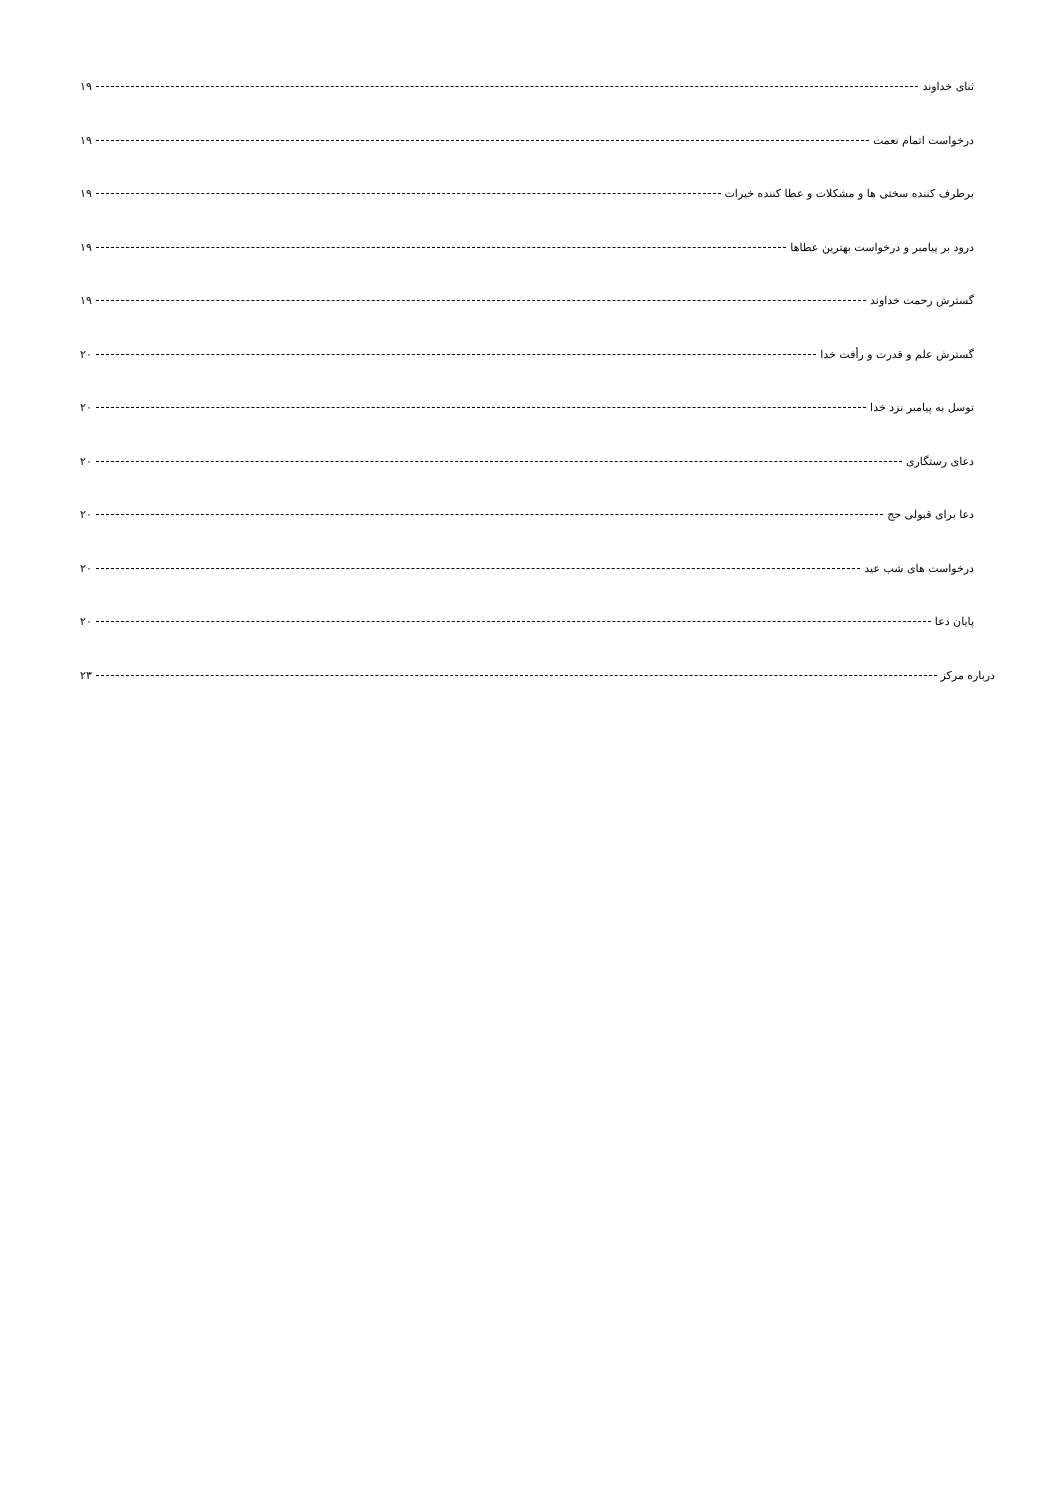ثنای خداوند ۱۹
درخواست اتمام نعمت ۱۹
برطرف کننده سختی ها و مشکلات و عطا کننده خیرات ۱۹
درود بر پیامبر و درخواست بهترین عطاها ۱۹
گسترش رحمت خداوند ۱۹
گسترش علم و قدرت و رأفت خدا ۲۰
توسل به پیامبر نزد خدا ۲۰
دعای رستگاری ۲۰
دعا برای قبولی حج ۲۰
درخواست های شب عید ۲۰
پایان دعا ۲۰
درباره مرکز ۲۳